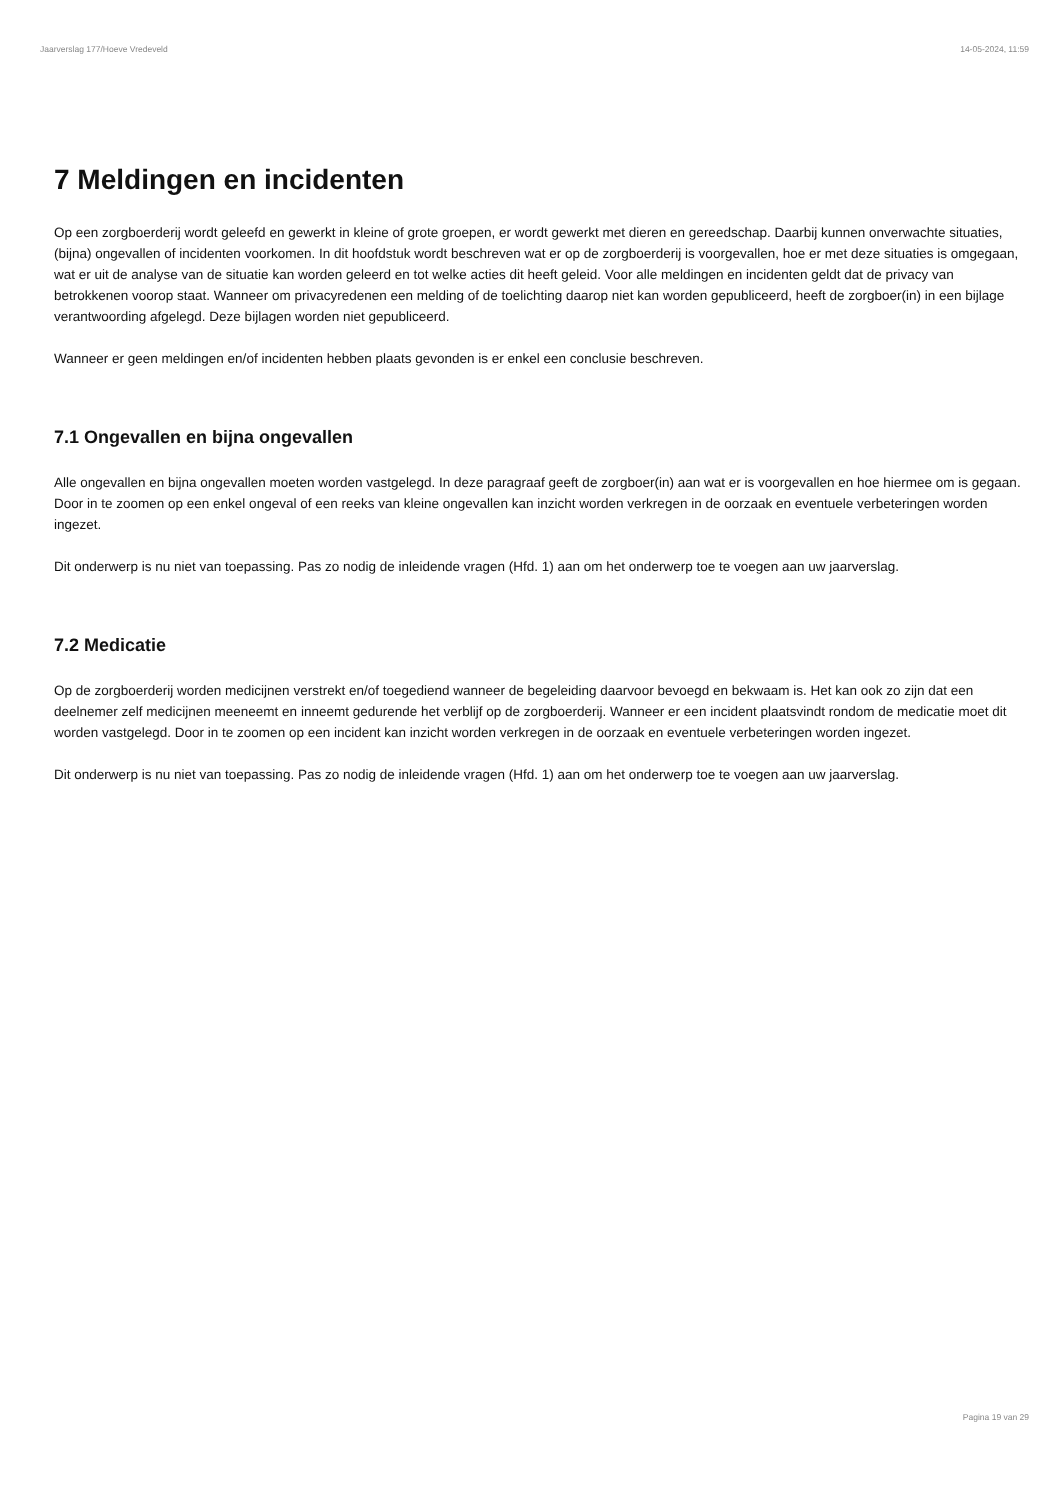Jaarverslag 177/Hoeve Vredeveld 14-05-2024, 11:59
7 Meldingen en incidenten
Op een zorgboerderij wordt geleefd en gewerkt in kleine of grote groepen, er wordt gewerkt met dieren en gereedschap. Daarbij kunnen onverwachte situaties, (bijna) ongevallen of incidenten voorkomen. In dit hoofdstuk wordt beschreven wat er op de zorgboerderij is voorgevallen, hoe er met deze situaties is omgegaan, wat er uit de analyse van de situatie kan worden geleerd en tot welke acties dit heeft geleid. Voor alle meldingen en incidenten geldt dat de privacy van betrokkenen voorop staat. Wanneer om privacyredenen een melding of de toelichting daarop niet kan worden gepubliceerd, heeft de zorgboer(in) in een bijlage verantwoording afgelegd. Deze bijlagen worden niet gepubliceerd.
Wanneer er geen meldingen en/of incidenten hebben plaats gevonden is er enkel een conclusie beschreven.
7.1 Ongevallen en bijna ongevallen
Alle ongevallen en bijna ongevallen moeten worden vastgelegd. In deze paragraaf geeft de zorgboer(in) aan wat er is voorgevallen en hoe hiermee om is gegaan. Door in te zoomen op een enkel ongeval of een reeks van kleine ongevallen kan inzicht worden verkregen in de oorzaak en eventuele verbeteringen worden ingezet.
Dit onderwerp is nu niet van toepassing. Pas zo nodig de inleidende vragen (Hfd. 1) aan om het onderwerp toe te voegen aan uw jaarverslag.
7.2 Medicatie
Op de zorgboerderij worden medicijnen verstrekt en/of toegediend wanneer de begeleiding daarvoor bevoegd en bekwaam is. Het kan ook zo zijn dat een deelnemer zelf medicijnen meeneemt en inneemt gedurende het verblijf op de zorgboerderij. Wanneer er een incident plaatsvindt rondom de medicatie moet dit worden vastgelegd. Door in te zoomen op een incident kan inzicht worden verkregen in de oorzaak en eventuele verbeteringen worden ingezet.
Dit onderwerp is nu niet van toepassing. Pas zo nodig de inleidende vragen (Hfd. 1) aan om het onderwerp toe te voegen aan uw jaarverslag.
Pagina 19 van 29